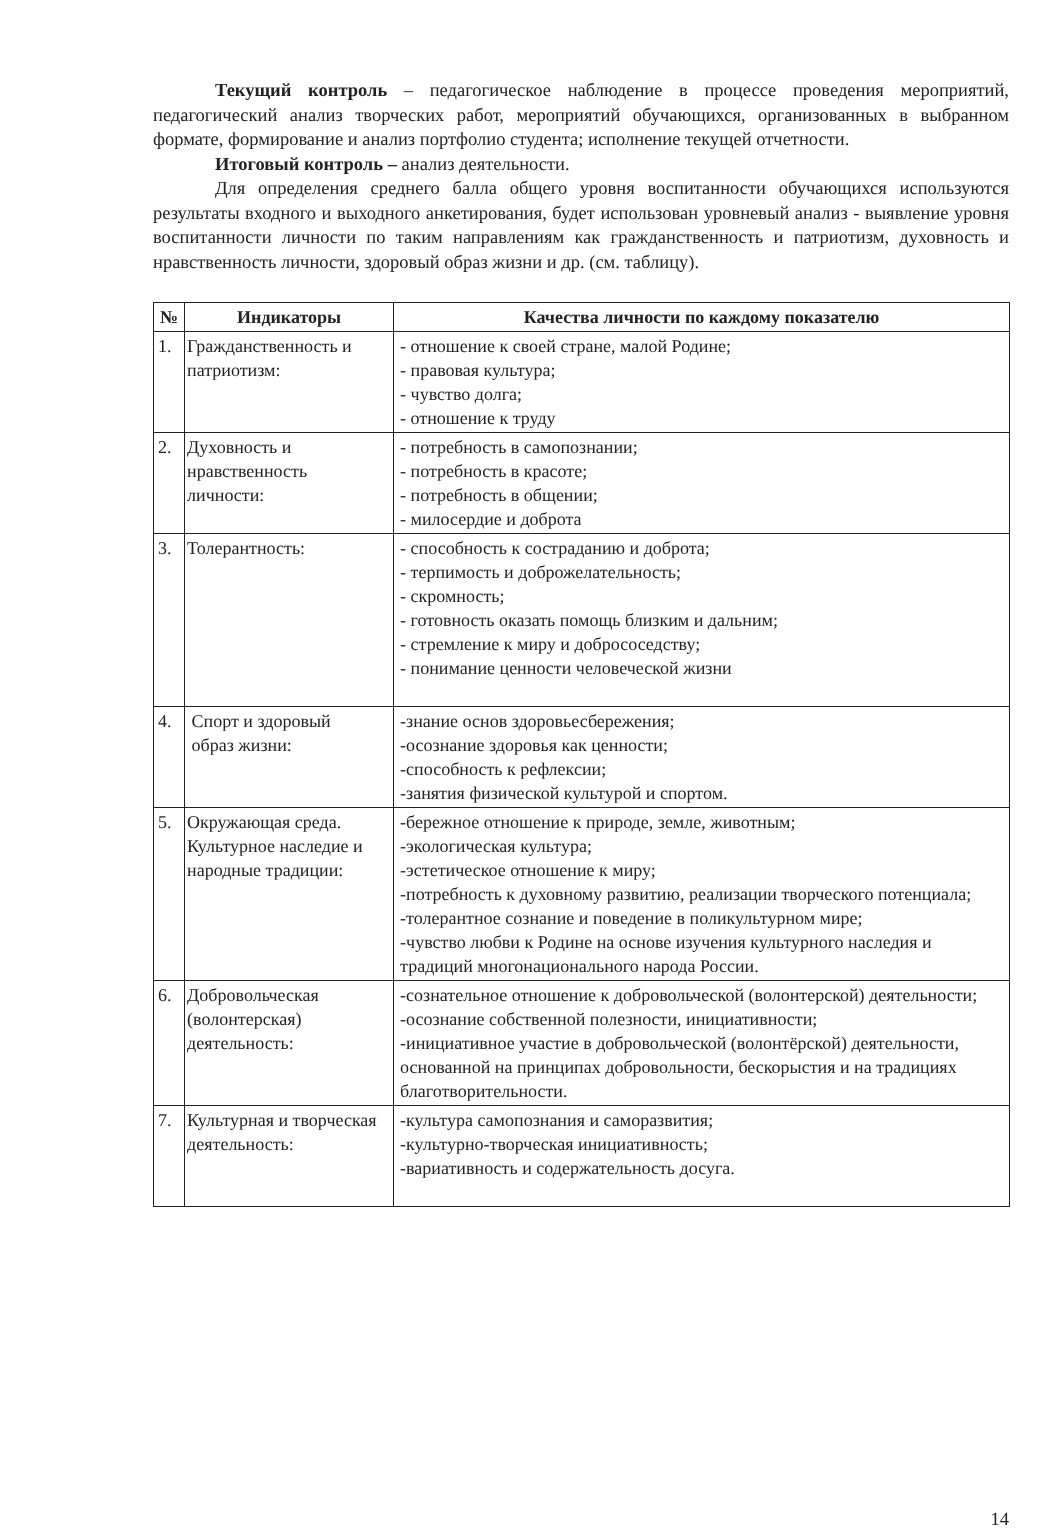Текущий контроль – педагогическое наблюдение в процессе проведения мероприятий, педагогический анализ творческих работ, мероприятий обучающихся, организованных в выбранном формате, формирование и анализ портфолио студента; исполнение текущей отчетности.
Итоговый контроль – анализ деятельности.
Для определения среднего балла общего уровня воспитанности обучающихся используются результаты входного и выходного анкетирования, будет использован уровневый анализ - выявление уровня воспитанности личности по таким направлениям как гражданственность и патриотизм, духовность и нравственность личности, здоровый образ жизни и др. (см. таблицу).
| № | Индикаторы | Качества личности по каждому показателю |
| --- | --- | --- |
| 1. | Гражданственность и патриотизм: | - отношение к своей стране, малой Родине; - правовая культура; - чувство долга; - отношение к труду |
| 2. | Духовность и нравственность личности: | - потребность в самопознании; - потребность в красоте; - потребность в общении; - милосердие и доброта |
| 3. | Толерантность: | - способность к состраданию и доброта; - терпимость и доброжелательность; - скромность; - готовность оказать помощь близким и дальним; - стремление к миру и добрососедству; - понимание ценности человеческой жизни |
| 4. | Спорт и здоровый образ жизни: | -знание основ здоровьесбережения; -осознание здоровья как ценности; -способность к рефлексии; -занятия физической культурой и спортом. |
| 5. | Окружающая среда. Культурное наследие и народные традиции: | -бережное отношение к природе, земле, животным; -экологическая культура; -эстетическое отношение к миру; -потребность к духовному развитию, реализации творческого потенциала; -толерантное сознание и поведение в поликультурном мире; -чувство любви к Родине на основе изучения культурного наследия и традиций многонационального народа России. |
| 6. | Добровольческая (волонтерская) деятельность: | -сознательное отношение к добровольческой (волонтерской) деятельности; -осознание собственной полезности, инициативности; -инициативное участие в добровольческой (волонтёрской) деятельности, основанной на принципах добровольности, бескорыстия и на традициях благотворительности. |
| 7. | Культурная и творческая деятельность: | -культура самопознания и саморазвития; -культурно-творческая инициативность; -вариативность и содержательность досуга. |
14